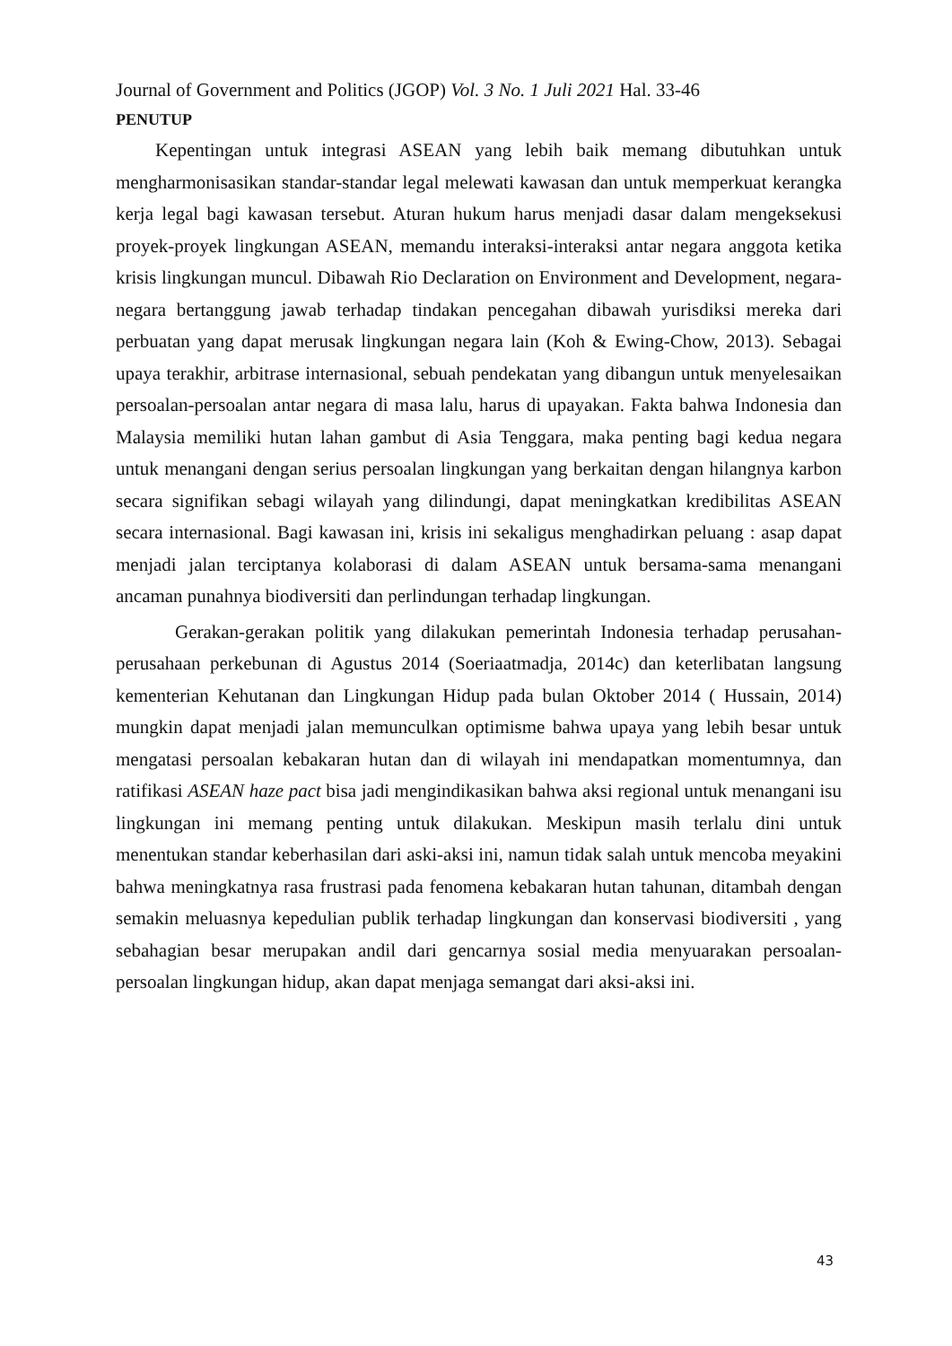Journal of Government and Politics (JGOP) Vol. 3 No. 1 Juli 2021 Hal. 33-46
PENUTUP
Kepentingan untuk integrasi ASEAN yang lebih baik memang dibutuhkan untuk mengharmonisasikan standar-standar legal melewati kawasan dan untuk memperkuat kerangka kerja legal bagi kawasan tersebut. Aturan hukum harus menjadi dasar dalam mengeksekusi proyek-proyek lingkungan ASEAN, memandu interaksi-interaksi antar negara anggota ketika krisis lingkungan muncul. Dibawah Rio Declaration on Environment and Development, negara-negara bertanggung jawab terhadap tindakan pencegahan dibawah yurisdiksi mereka dari perbuatan yang dapat merusak lingkungan negara lain (Koh & Ewing-Chow, 2013). Sebagai upaya terakhir, arbitrase internasional, sebuah pendekatan yang dibangun untuk menyelesaikan persoalan-persoalan antar negara di masa lalu, harus di upayakan. Fakta bahwa Indonesia dan Malaysia memiliki hutan lahan gambut di Asia Tenggara, maka penting bagi kedua negara untuk menangani dengan serius persoalan lingkungan yang berkaitan dengan hilangnya karbon secara signifikan sebagi wilayah yang dilindungi, dapat meningkatkan kredibilitas ASEAN secara internasional. Bagi kawasan ini, krisis ini sekaligus menghadirkan peluang : asap dapat menjadi jalan terciptanya kolaborasi di dalam ASEAN untuk bersama-sama menangani ancaman punahnya biodiversiti dan perlindungan terhadap lingkungan.
Gerakan-gerakan politik yang dilakukan pemerintah Indonesia terhadap perusahan-perusahaan perkebunan di Agustus 2014 (Soeriaatmadja, 2014c) dan keterlibatan langsung kementerian Kehutanan dan Lingkungan Hidup pada bulan Oktober 2014 ( Hussain, 2014) mungkin dapat menjadi jalan memunculkan optimisme bahwa upaya yang lebih besar untuk mengatasi persoalan kebakaran hutan dan di wilayah ini mendapatkan momentumnya, dan ratifikasi ASEAN haze pact bisa jadi mengindikasikan bahwa aksi regional untuk menangani isu lingkungan ini memang penting untuk dilakukan. Meskipun masih terlalu dini untuk menentukan standar keberhasilan dari aski-aksi ini, namun tidak salah untuk mencoba meyakini bahwa meningkatnya rasa frustrasi pada fenomena kebakaran hutan tahunan, ditambah dengan semakin meluasnya kepedulian publik terhadap lingkungan dan konservasi biodiversiti , yang sebahagian besar merupakan andil dari gencarnya sosial media menyuarakan persoalan-persoalan lingkungan hidup, akan dapat menjaga semangat dari aksi-aksi ini.
43